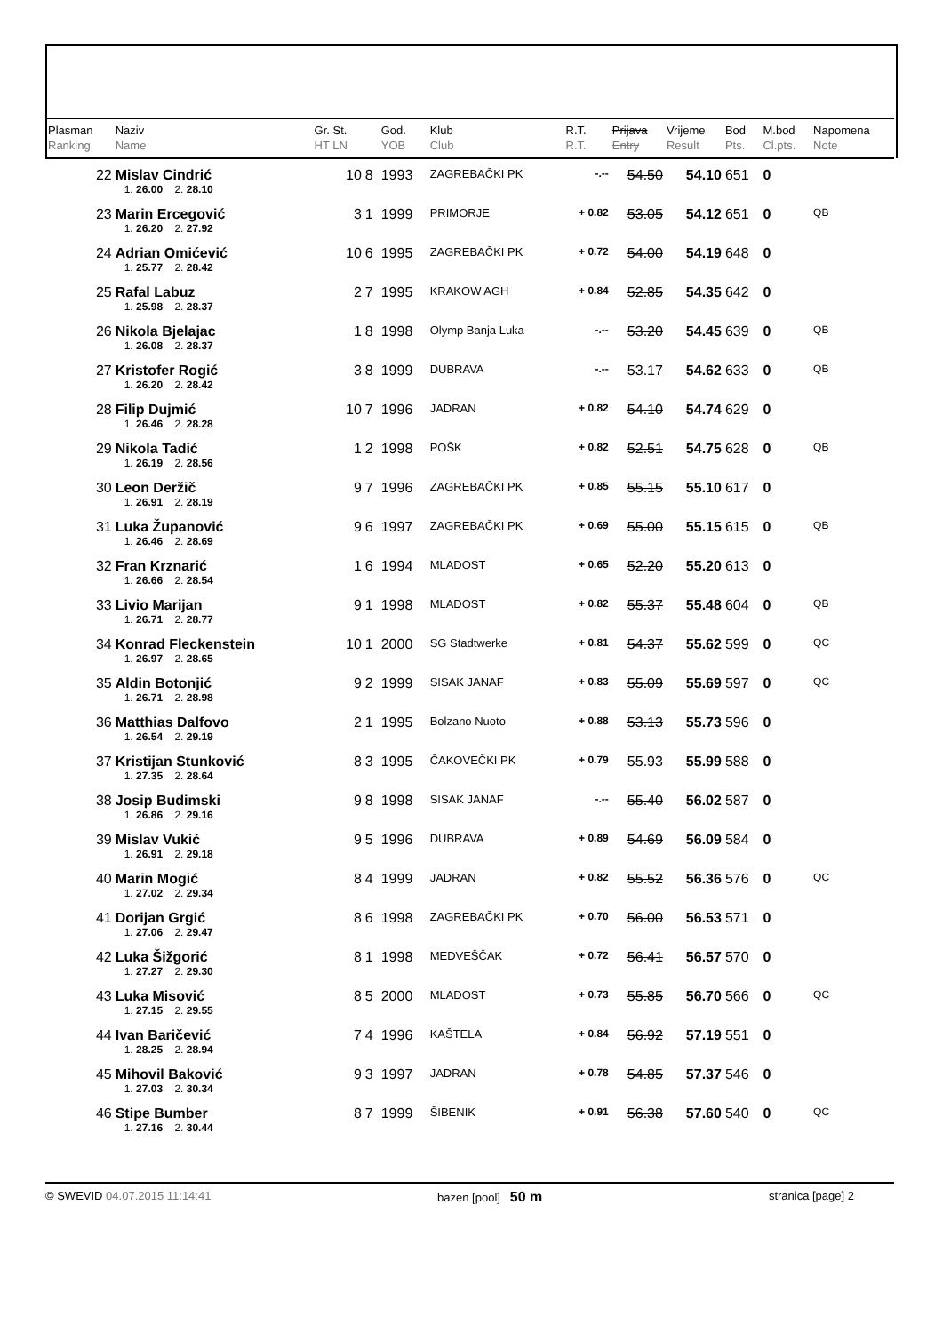| Plasman Ranking | Naziv Name | Gr. St. HT LN | | God. YOB | Klub Club | R.T. R.T. | Prijava Entry | Vrijeme Result | Bod Pts. | M.bod Cl.pts. | Napomena Note |
| --- | --- | --- | --- | --- | --- | --- | --- | --- | --- | --- | --- |
| 22 | Mislav Cindrić | 10 | 8 | 1993 | ZAGREBAČKI PK | -.-- | 54.50 | 54.10 | 651 | 0 | |
| | 1. 26.00 2. 28.10 | | | | | | | | | | |
| 23 | Marin Ercegović | 3 | 1 | 1999 | PRIMORJE | + 0.82 | 53.05 | 54.12 | 651 | 0 | QB |
| | 1. 26.20 2. 27.92 | | | | | | | | | | |
| 24 | Adrian Omićević | 10 | 6 | 1995 | ZAGREBAČKI PK | + 0.72 | 54.00 | 54.19 | 648 | 0 | |
| | 1. 25.77 2. 28.42 | | | | | | | | | | |
| 25 | Rafal Labuz | 2 | 7 | 1995 | KRAKOW AGH | + 0.84 | 52.85 | 54.35 | 642 | 0 | |
| | 1. 25.98 2. 28.37 | | | | | | | | | | |
| 26 | Nikola Bjelajac | 1 | 8 | 1998 | Olymp Banja Luka | -.-- | 53.20 | 54.45 | 639 | 0 | QB |
| | 1. 26.08 2. 28.37 | | | | | | | | | | |
| 27 | Kristofer Rogić | 3 | 8 | 1999 | DUBRAVA | -.-- | 53.17 | 54.62 | 633 | 0 | QB |
| | 1. 26.20 2. 28.42 | | | | | | | | | | |
| 28 | Filip Dujmić | 10 | 7 | 1996 | JADRAN | + 0.82 | 54.10 | 54.74 | 629 | 0 | |
| | 1. 26.46 2. 28.28 | | | | | | | | | | |
| 29 | Nikola Tadić | 1 | 2 | 1998 | POŠK | + 0.82 | 52.51 | 54.75 | 628 | 0 | QB |
| | 1. 26.19 2. 28.56 | | | | | | | | | | |
| 30 | Leon Deržič | 9 | 7 | 1996 | ZAGREBAČKI PK | + 0.85 | 55.15 | 55.10 | 617 | 0 | |
| | 1. 26.91 2. 28.19 | | | | | | | | | | |
| 31 | Luka Županović | 9 | 6 | 1997 | ZAGREBAČKI PK | + 0.69 | 55.00 | 55.15 | 615 | 0 | QB |
| | 1. 26.46 2. 28.69 | | | | | | | | | | |
| 32 | Fran Krznarić | 1 | 6 | 1994 | MLADOST | + 0.65 | 52.20 | 55.20 | 613 | 0 | |
| | 1. 26.66 2. 28.54 | | | | | | | | | | |
| 33 | Livio Marijan | 9 | 1 | 1998 | MLADOST | + 0.82 | 55.37 | 55.48 | 604 | 0 | QB |
| | 1. 26.71 2. 28.77 | | | | | | | | | | |
| 34 | Konrad Fleckenstein | 10 | 1 | 2000 | SG Stadtwerke | + 0.81 | 54.37 | 55.62 | 599 | 0 | QC |
| | 1. 26.97 2. 28.65 | | | | | | | | | | |
| 35 | Aldin Botonjić | 9 | 2 | 1999 | SISAK JANAF | + 0.83 | 55.09 | 55.69 | 597 | 0 | QC |
| | 1. 26.71 2. 28.98 | | | | | | | | | | |
| 36 | Matthias Dalfovo | 2 | 1 | 1995 | Bolzano Nuoto | + 0.88 | 53.13 | 55.73 | 596 | 0 | |
| | 1. 26.54 2. 29.19 | | | | | | | | | | |
| 37 | Kristijan Stunković | 8 | 3 | 1995 | ČAKOVEČKI PK | + 0.79 | 55.93 | 55.99 | 588 | 0 | |
| | 1. 27.35 2. 28.64 | | | | | | | | | | |
| 38 | Josip Budimski | 9 | 8 | 1998 | SISAK JANAF | -.-- | 55.40 | 56.02 | 587 | 0 | |
| | 1. 26.86 2. 29.16 | | | | | | | | | | |
| 39 | Mislav Vukić | 9 | 5 | 1996 | DUBRAVA | + 0.89 | 54.69 | 56.09 | 584 | 0 | |
| | 1. 26.91 2. 29.18 | | | | | | | | | | |
| 40 | Marin Mogić | 8 | 4 | 1999 | JADRAN | + 0.82 | 55.52 | 56.36 | 576 | 0 | QC |
| | 1. 27.02 2. 29.34 | | | | | | | | | | |
| 41 | Dorijan Grgić | 8 | 6 | 1998 | ZAGREBAČKI PK | + 0.70 | 56.00 | 56.53 | 571 | 0 | |
| | 1. 27.06 2. 29.47 | | | | | | | | | | |
| 42 | Luka Šižgorić | 8 | 1 | 1998 | MEDVEŠČAK | + 0.72 | 56.41 | 56.57 | 570 | 0 | |
| | 1. 27.27 2. 29.30 | | | | | | | | | | |
| 43 | Luka Misović | 8 | 5 | 2000 | MLADOST | + 0.73 | 55.85 | 56.70 | 566 | 0 | QC |
| | 1. 27.15 2. 29.55 | | | | | | | | | | |
| 44 | Ivan Baričević | 7 | 4 | 1996 | KAŠTELA | + 0.84 | 56.92 | 57.19 | 551 | 0 | |
| | 1. 28.25 2. 28.94 | | | | | | | | | | |
| 45 | Mihovil Baković | 9 | 3 | 1997 | JADRAN | + 0.78 | 54.85 | 57.37 | 546 | 0 | |
| | 1. 27.03 2. 30.34 | | | | | | | | | | |
| 46 | Stipe Bumber | 8 | 7 | 1999 | ŠIBENIK | + 0.91 | 56.38 | 57.60 | 540 | 0 | QC |
| | 1. 27.16 2. 30.44 | | | | | | | | | | |
© SWEVID 04.07.2015 11:14:41 bazen [pool] 50 m stranica [page] 2